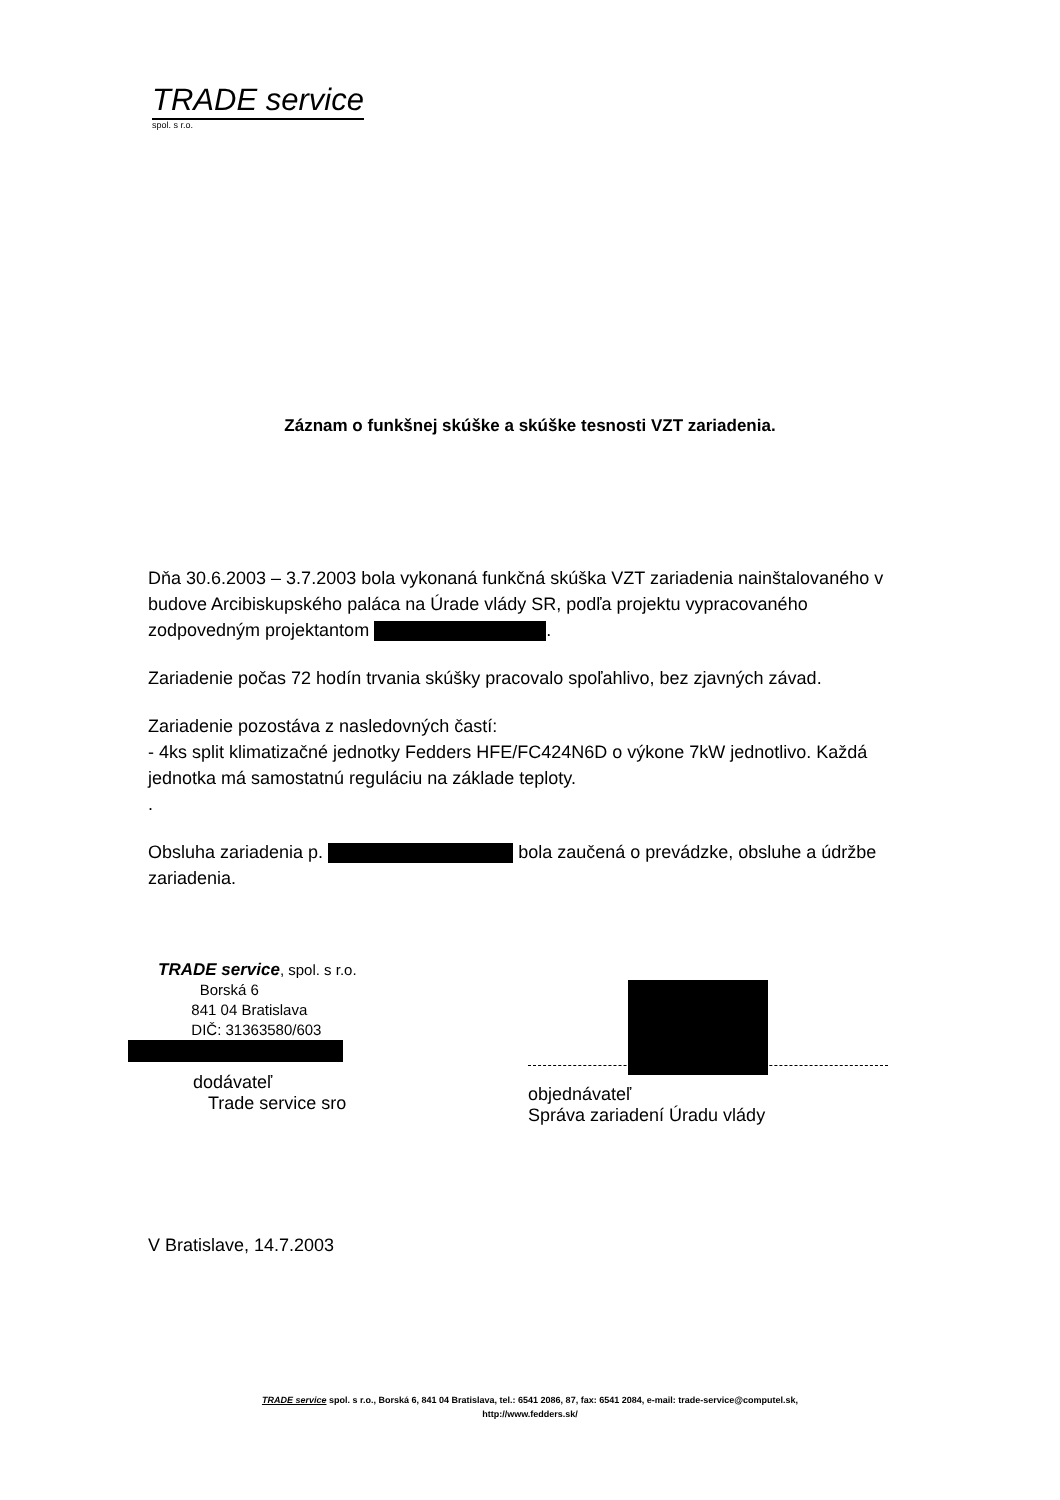TRADE service
spol. s r.o.
Záznam o funkšnej skúške a skúške tesnosti VZT zariadenia.
Dňa 30.6.2003 – 3.7.2003 bola vykonaná funkčná skúška VZT zariadenia nainštalovaného v budove Arcibiskupského paláca na Úrade vlády SR, podľa projektu vypracovaného zodpovedným projektantom .
Zariadenie počas 72 hodín trvania skúšky pracovalo spoľahlivo, bez zjavných závad.
Zariadenie pozostáva z nasledovných častí:
- 4ks split klimatizačné jednotky Fedders HFE/FC424N6D o výkone 7kW jednotlivo. Každá jednotka má samostatnú reguláciu na základe teploty.
.
Obsluha zariadenia p. bola zaučená o prevádzke, obsluhe a údržbe zariadenia.
TRADE service, spol. s r.o.
Borská 6
841 04 Bratislava
DIČ: 31363580/603
dodávateľ
Trade service sro
objednávateľ
Správa zariadení Úradu vlády
V Bratislave, 14.7.2003
TRADE service spol. s r.o., Borská 6, 841 04 Bratislava, tel.: 6541 2086, 87, fax: 6541 2084, e-mail: trade-service@computel.sk,
http://www.fedders.sk/